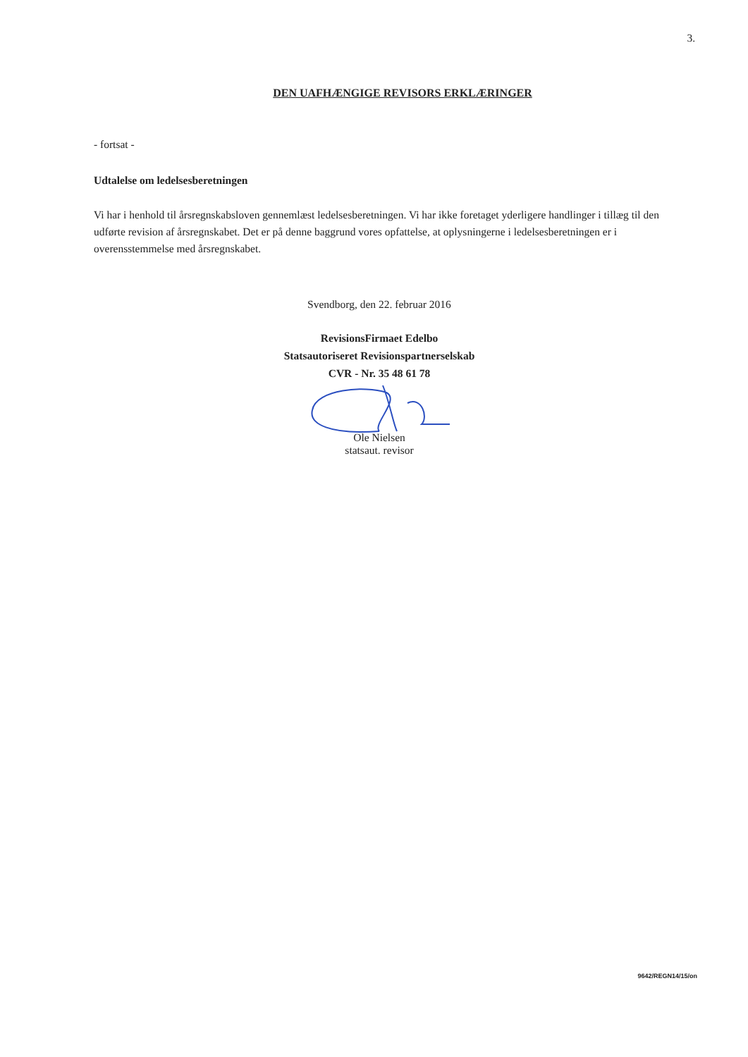3.
DEN UAFHÆNGIGE REVISORS ERKLÆRINGER
- fortsat -
Udtalelse om ledelsesberetningen
Vi har i henhold til årsregnskabsloven gennemlæst ledelsesberetningen. Vi har ikke foretaget yderligere handlinger i tillæg til den udførte revision af årsregnskabet. Det er på denne baggrund vores opfattelse, at oplysningerne i ledelsesberetningen er i overensstemmelse med årsregnskabet.
Svendborg, den 22. februar 2016
RevisionsFirmaet Edelbo
Statsautoriseret Revisionspartnerselskab
CVR - Nr. 35 48 61 78
Ole Nielsen
statsaut. revisor
9642/REGN14/15/on